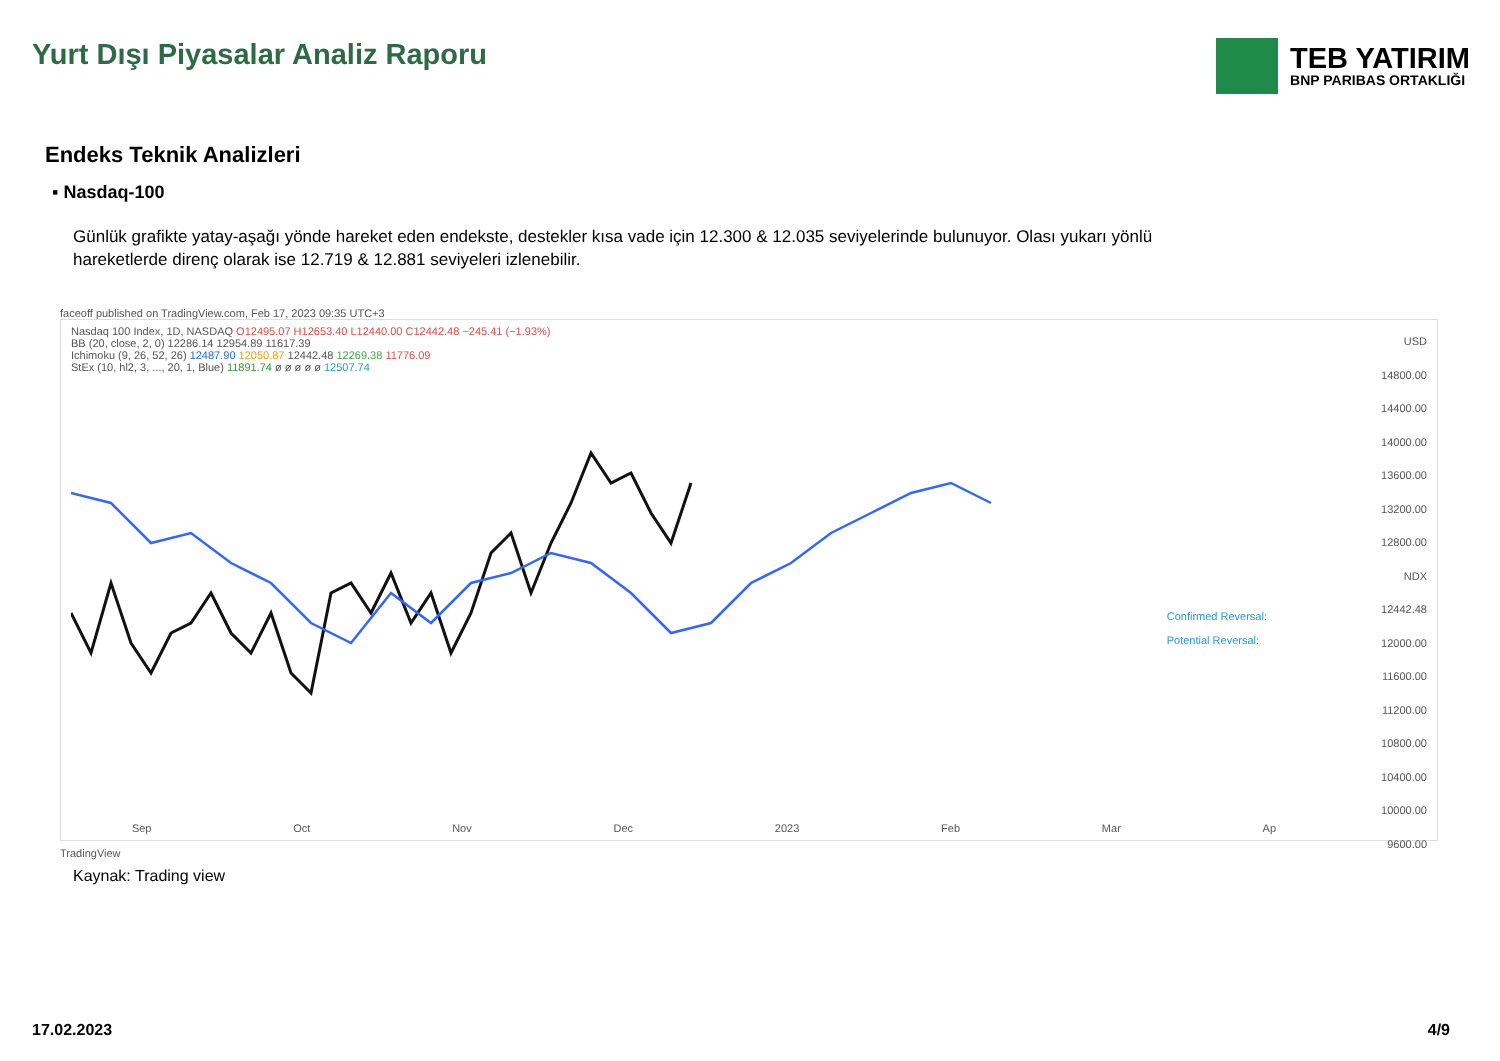Yurt Dışı Piyasalar Analiz Raporu
TEB YATIRIM
BNP PARIBAS ORTAKLIĞI
Endeks Teknik Analizleri
▪ Nasdaq-100
Günlük grafikte yatay-aşağı yönde hareket eden endekste, destekler kısa vade için 12.300 & 12.035 seviyelerinde bulunuyor. Olası yukarı yönlü hareketlerde direnç olarak ise 12.719 & 12.881 seviyeleri izlenebilir.
faceoff published on TradingView.com, Feb 17, 2023 09:35 UTC+3
Nasdaq 100 Index, 1D, NASDAQ O12495.07 H12653.40 L12440.00 C12442.48 −245.41 (−1.93%)
BB (20, close, 2, 0) 12286.14 12954.89 11617.39
Ichimoku (9, 26, 52, 26) 12487.90 12050.87 12442.48 12269.38 11776.09
StEx (10, hl2, 3, ..., 20, 1, Blue) 11891.74 ø ø ø ø ø 12507.74
USD
14800.00
14400.00
14000.00
13600.00
13200.00
12800.00
NDX 12442.48
12000.00
11600.00
11200.00
10800.00
10400.00
10000.00
9600.00
Confirmed Reversal:
Potential Reversal:
Sep Oct Nov Dec 2023 Feb Mar Ap
TradingView
Kaynak: Trading view
17.02.2023 4/9